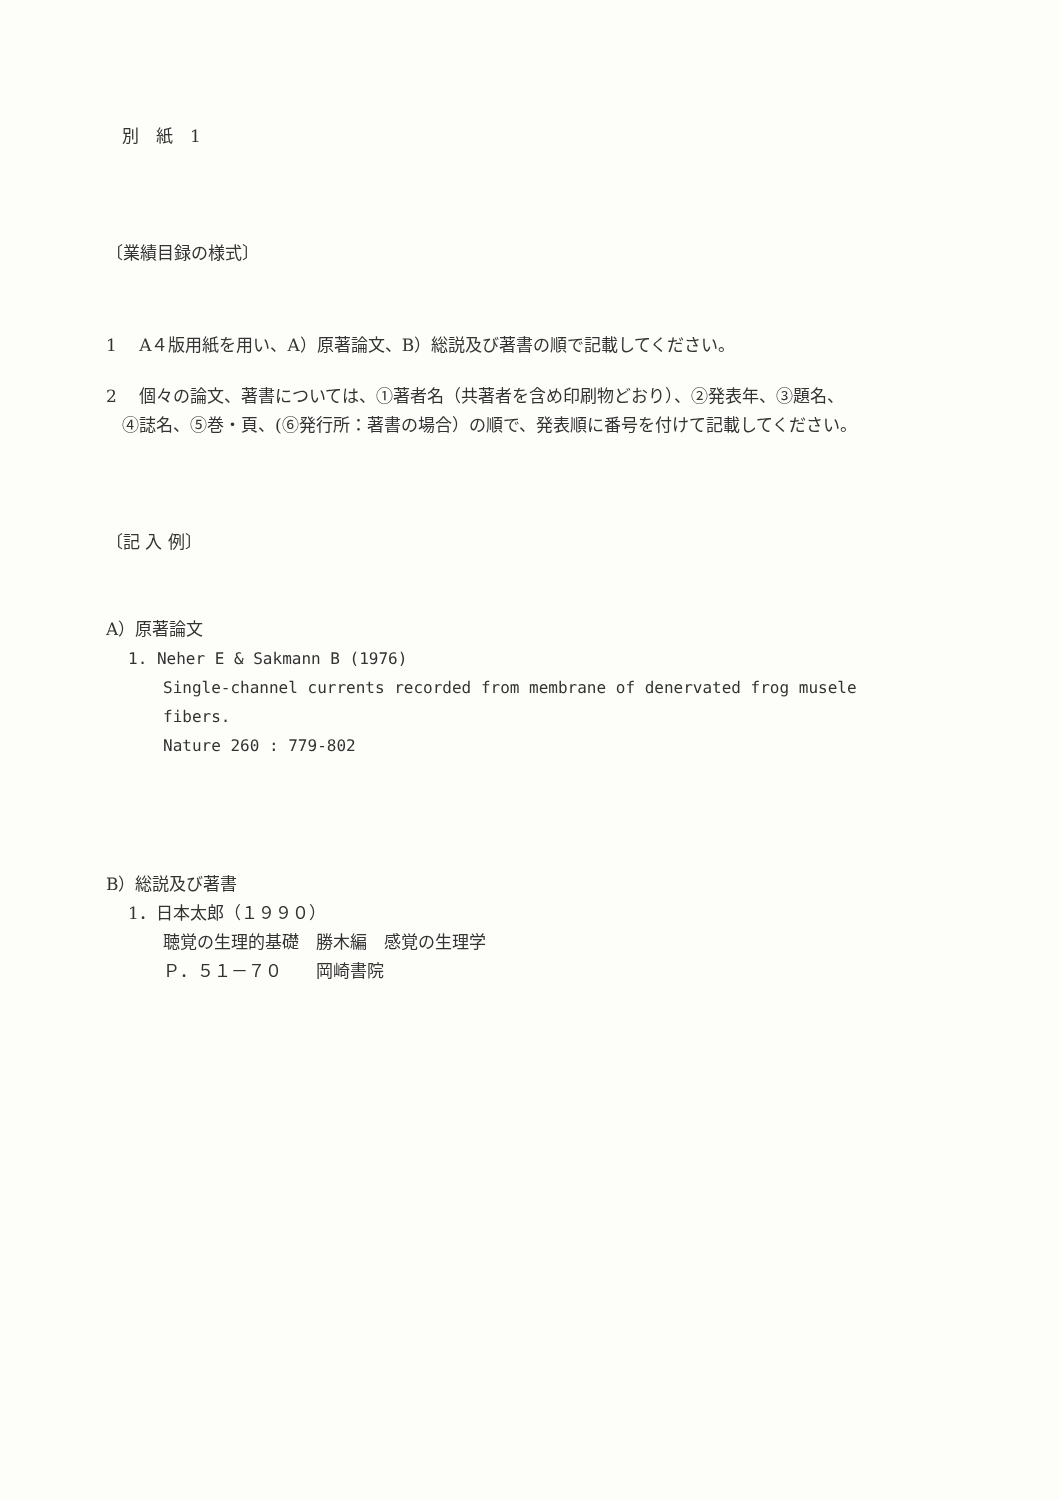別　紙　1
〔業績目録の様式〕
1　 A４版用紙を用い、A）原著論文、B）総説及び著書の順で記載してください。
2　 個々の論文、著書については、①著者名（共著者を含め印刷物どおり）、②発表年、③題名、
④誌名、⑤巻・頁、(⑥発行所：著書の場合）の順で、発表順に番号を付けて記載してください。
〔記 入 例〕
A）原著論文
1. Neher E & Sakmann B (1976)
Single-channel currents recorded from membrane of denervated frog musele
fibers.
Nature 260 : 779-802
B）総説及び著書
1．日本太郎（１９９０）
聴覚の生理的基礎　勝木編　感覚の生理学
Ｐ．５１－７０　　岡崎書院